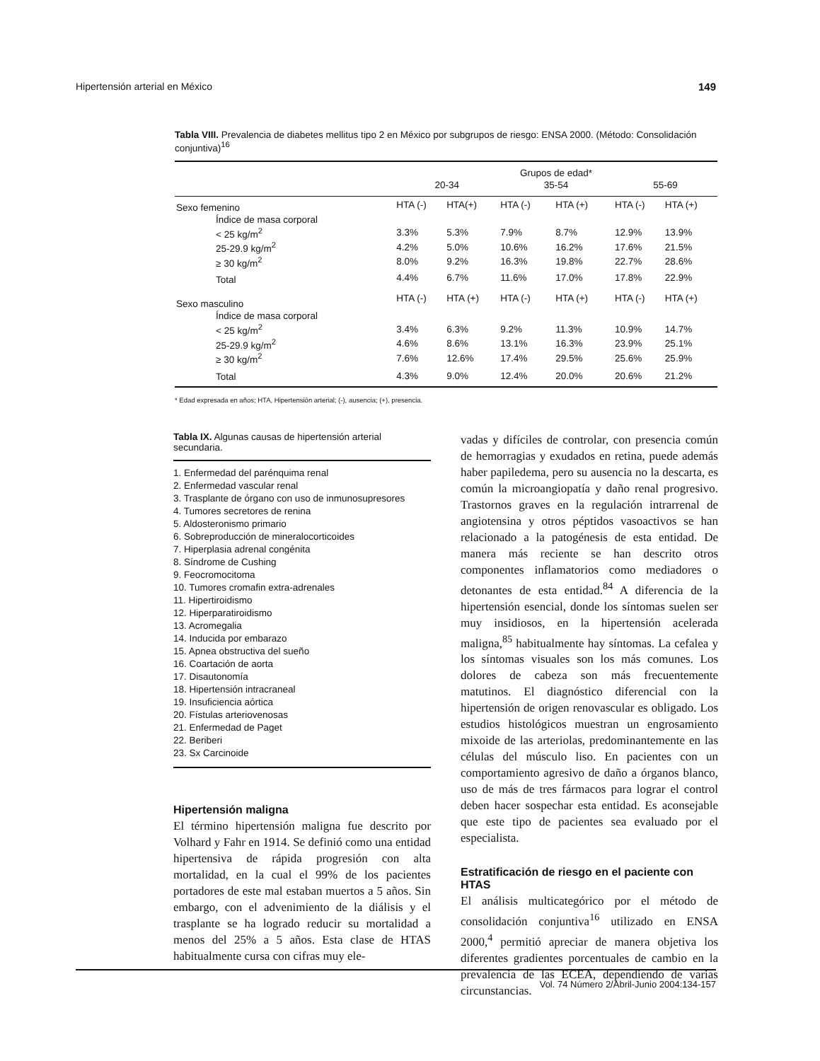Hipertensión arterial en México 149
Tabla VIII. Prevalencia de diabetes mellitus tipo 2 en México por subgrupos de riesgo: ENSA 2000. (Método: Consolidación conjuntiva)<sup>16</sup>
| | | | Grupos de edad* | | | |
| --- | --- | --- | --- | --- | --- | --- |
| | 20-34 | | 35-54 | | 55-69 | |
| Sexo femenino | HTA (-) | HTA(+) | HTA (-) | HTA (+) | HTA (-) | HTA (+) |
| Índice de masa corporal | | | | | | |
| < 25 kg/m<sup>2</sup> | 3.3% | 5.3% | 7.9% | 8.7% | 12.9% | 13.9% |
| 25-29.9 kg/m<sup>2</sup> | 4.2% | 5.0% | 10.6% | 16.2% | 17.6% | 21.5% |
| ≥ 30 kg/m<sup>2</sup> | 8.0% | 9.2% | 16.3% | 19.8% | 22.7% | 28.6% |
| Total | 4.4% | 6.7% | 11.6% | 17.0% | 17.8% | 22.9% |
| Sexo masculino | HTA (-) | HTA (+) | HTA (-) | HTA (+) | HTA (-) | HTA (+) |
| Índice de masa corporal | | | | | | |
| < 25 kg/m<sup>2</sup> | 3.4% | 6.3% | 9.2% | 11.3% | 10.9% | 14.7% |
| 25-29.9 kg/m<sup>2</sup> | 4.6% | 8.6% | 13.1% | 16.3% | 23.9% | 25.1% |
| ≥ 30 kg/m<sup>2</sup> | 7.6% | 12.6% | 17.4% | 29.5% | 25.6% | 25.9% |
| Total | 4.3% | 9.0% | 12.4% | 20.0% | 20.6% | 21.2% |
* Edad expresada en años; HTA, Hipertensión arterial; (-), ausencia; (+), presencia.
Tabla IX. Algunas causas de hipertensión arterial secundaria.
1. Enfermedad del parénquima renal
2. Enfermedad vascular renal
3. Trasplante de órgano con uso de inmunosupresores
4. Tumores secretores de renina
5. Aldosteronismo primario
6. Sobreproducción de mineralocorticoides
7. Hiperplasia adrenal congénita
8. Síndrome de Cushing
9. Feocromocitoma
10. Tumores cromafin extra-adrenales
11. Hipertiroidismo
12. Hiperparatiroidismo
13. Acromegalia
14. Inducida por embarazo
15. Apnea obstructiva del sueño
16. Coartación de aorta
17. Disautonomía
18. Hipertensión intracraneal
19. Insuficiencia aórtica
20. Fístulas arteriovenosas
21. Enfermedad de Paget
22. Beriberi
23. Sx Carcinoide
Hipertensión maligna
El término hipertensión maligna fue descrito por Volhard y Fahr en 1914. Se definió como una entidad hipertensiva de rápida progresión con alta mortalidad, en la cual el 99% de los pacientes portadores de este mal estaban muertos a 5 años. Sin embargo, con el advenimiento de la diálisis y el trasplante se ha logrado reducir su mortalidad a menos del 25% a 5 años. Esta clase de HTAS habitualmente cursa con cifras muy ele-
vadas y difíciles de controlar, con presencia común de hemorragias y exudados en retina, puede además haber papiledema, pero su ausencia no la descarta, es común la microangiopatía y daño renal progresivo. Trastornos graves en la regulación intrarrenal de angiotensina y otros péptidos vasoactivos se han relacionado a la patogénesis de esta entidad. De manera más reciente se han descrito otros componentes inflamatorios como mediadores o detonantes de esta entidad.<sup>84</sup> A diferencia de la hipertensión esencial, donde los síntomas suelen ser muy insidiosos, en la hipertensión acelerada maligna,<sup>85</sup> habitualmente hay síntomas. La cefalea y los síntomas visuales son los más comunes. Los dolores de cabeza son más frecuentemente matutinos. El diagnóstico diferencial con la hipertensión de origen renovascular es obligado. Los estudios histológicos muestran un engrosamiento mixoide de las arteriolas, predominantemente en las células del músculo liso. En pacientes con un comportamiento agresivo de daño a órganos blanco, uso de más de tres fármacos para lograr el control deben hacer sospechar esta entidad. Es aconsejable que este tipo de pacientes sea evaluado por el especialista.
Estratificación de riesgo en el paciente con HTAS
El análisis multicategórico por el método de consolidación conjuntiva<sup>16</sup> utilizado en ENSA 2000,<sup>4</sup> permitió apreciar de manera objetiva los diferentes gradientes porcentuales de cambio en la prevalencia de las ECEA, dependiendo de varias circunstancias.
Vol. 74 Número 2/Abril-Junio 2004:134-157